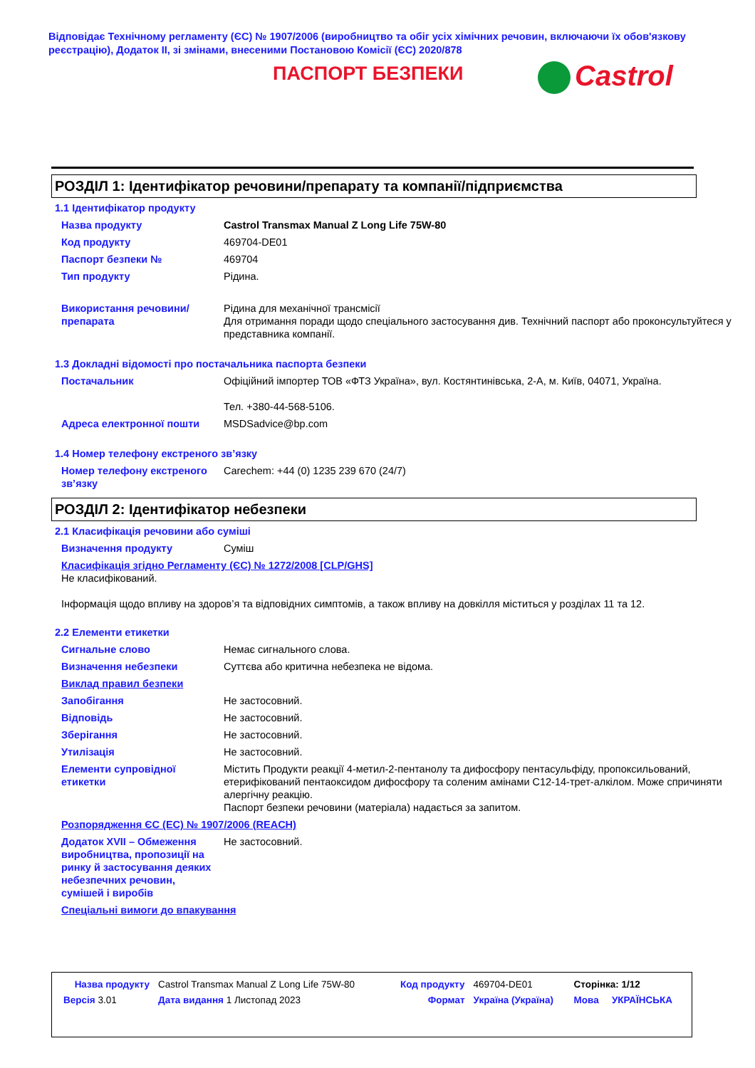Відповідає Технічному регламенту (ЄС) № 1907/2006 (виробництво та обіг усіх хімічних речовин, включаючи їх обов'язкову реєстрацію), Додаток II, зі змінами, внесеними Постановою Комісії (ЄС) 2020/878
ПАСПОРТ БЕЗПЕКИ
Castrol
РОЗДІЛ 1: Ідентифікатор речовини/препарату та компанії/підприємства
1.1 Ідентифікатор продукту
| Назва продукту | Castrol Transmax Manual Z Long Life 75W-80 |
| Код продукту | 469704-DE01 |
| Паспорт безпеки № | 469704 |
| Тип продукту | Рідина. |
| Використання речовини/ препарата | Рідина для механічної трансмісії Для отримання поради щодо спеціального застосування див. Технічний паспорт або проконсультуйтеся у представника компанії. |
1.3 Докладні відомості про постачальника паспорта безпеки
| Постачальник | Офіційний імпортер ТОВ «ФТЗ Україна», вул. Костянтинівська, 2-А, м. Київ, 04071, Україна. Тел. +380-44-568-5106. |
| Адреса електронної пошти | MSDSadvice@bp.com |
1.4 Номер телефону екстреного зв’язку
| Номер телефону екстреного зв’язку | Carechem: +44 (0) 1235 239 670 (24/7) |
РОЗДІЛ 2: Ідентифікатор небезпеки
2.1 Класифікація речовини або суміші
| Визначення продукту | Суміш |
| Класифікація згідно Регламенту (ЄС) № 1272/2008 [CLP/GHS] Не класифікований. Інформація щодо впливу на здоров’я та відповідних симптомів, а також впливу на довкілля міститься у розділах 11 та 12. | |
2.2 Елементи етикетки
| Сигнальне слово | Немає сигнального слова. |
| Визначення небезпеки | Суттєва або критична небезпека не відома. |
| Виклад правил безпеки | |
| Запобігання | Не застосовний. |
| Відповідь | Не застосовний. |
| Зберігання | Не застосовний. |
| Утилізація | Не застосовний. |
| Елементи супровідної етикетки | Містить Продукти реакції 4-метил-2-пентанолу та дифосфору пентасульфіду, пропоксильований, етерифікований пентаоксидом дифосфору та соленим амінами C12-14-трет-алкілом. Може спричиняти алергічну реакцію. Паспорт безпеки речовини (матеріала) надається за запитом. |
| Розпорядження ЄС (EC) № 1907/2006 (REACH) | |
| Додаток XVII – Обмеження виробництва, пропозиції на ринку й застосування деяких небезпечних речовин, сумішей і виробів | Не застосовний. |
| Спеціальні вимоги до впакування | |
| Назва продукту | Castrol Transmax Manual Z Long Life 75W-80 | Код продукту | 469704-DE01 | Сторінка: 1/12 | |
| Версія 3.01 | Дата видання 1 Листопад 2023 | Формат | Україна (Україна) | Мова | УКРАЇНСЬКА |